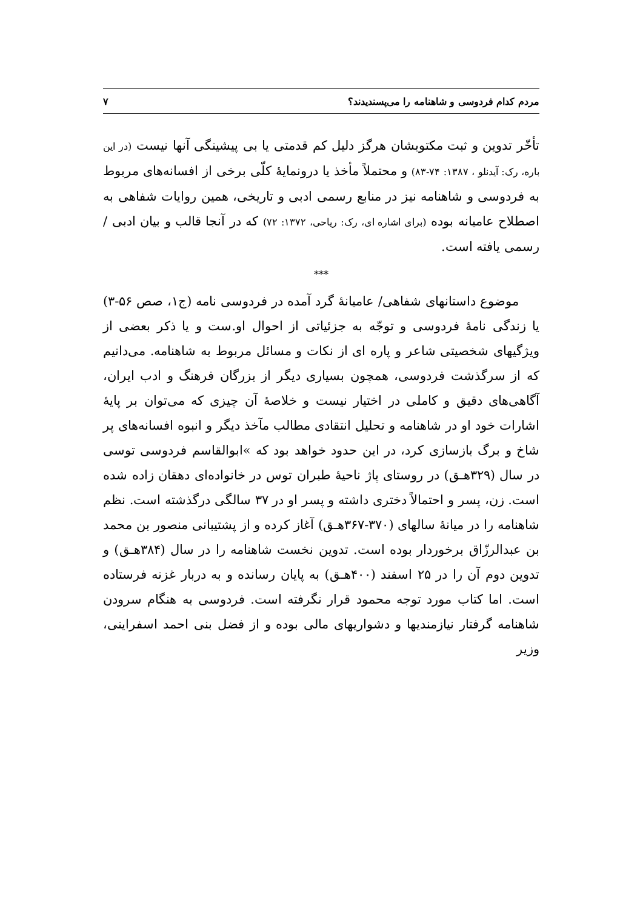مردم کدام فردوسی و شاهنامه را می‌پسندیدند؟ ۷
تأخّر تدوین و ثبت مکتوبشان هرگز دلیل کم قدمتی یا بی پیشینگی آنها نیست (در این باره، رک: آیدنلو ، ۱۳۸۷: ۷۴-۸۳) و محتملاً مأخذ یا درونمایهٔ کلّی برخی از افسانه‌های مربوط به فردوسی و شاهنامه نیز در منابع رسمی ادبی و تاریخی، همین روایات شفاهی به اصطلاح عامیانه بوده (برای اشاره ای، رک: ریاحی، ۱۳۷۲: ۷۲) که در آنجا قالب و بیان ادبی / رسمی یافته است.
***
موضوع داستانهای شفاهی/ عامیانهٔ گرد آمده در فردوسی نامه (ج۱، صص ۵۶-۳) یا زندگی نامهٔ فردوسی و توجّه به جزئیاتی از احوال او.ست و یا ذکر بعضی از ویژگیهای شخصیتی شاعر و پاره ای از نکات و مسائل مربوط به شاهنامه. می‌دانیم که از سرگذشت فردوسی، همچون بسیاری دیگر از بزرگان فرهنگ و ادب ایران، آگاهی‌های دقیق و کاملی در اختیار نیست و خلاصهٔ آن چیزی که می‌توان بر پایهٔ اشارات خود او در شاهنامه و تحلیل انتقادی مطالب مآخذ دیگر و انبوه افسانه‌های پر شاخ و برگ بازسازی کرد، در این حدود خواهد بود که »ابوالقاسم فردوسی توسی در سال (۳۲۹هـق) در روستای پاژ ناحیهٔ طبران توس در خانواده‌ای دهقان زاده شده است. زن، پسر و احتمالاً دختری داشته و پسر او در ۳۷ سالگی درگذشته است. نظم شاهنامه را در میانهٔ سالهای (۳۷۰-۳۶۷هـق) آغاز کرده و از پشتیبانی منصور بن محمد بن عبدالرزّاق برخوردار بوده است. تدوین نخست شاهنامه را در سال (۳۸۴هـق) و تدوین دوم آن را در ۲۵ اسفند (۴۰۰هـق) به پایان رسانده و به دربار غزنه فرستاده است. اما کتاب مورد توجه محمود قرار نگرفته است. فردوسی به هنگام سرودن شاهنامه گرفتار نیازمندیها و دشواریهای مالی بوده و از فضل بنی احمد اسفراینی، وزیر